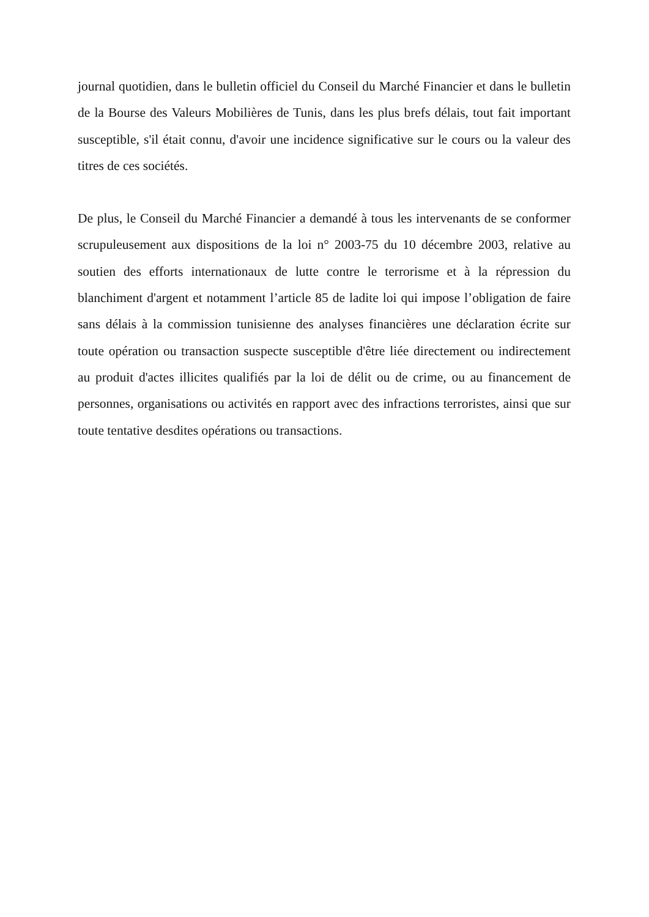journal quotidien, dans le bulletin officiel du Conseil du Marché Financier et dans le bulletin de la Bourse des Valeurs Mobilières de Tunis, dans les plus brefs délais, tout fait important susceptible, s'il était connu, d'avoir une incidence significative sur le cours ou la valeur des titres de ces sociétés.
De plus, le Conseil du Marché Financier a demandé à tous les intervenants de se conformer scrupuleusement aux dispositions de la loi n° 2003-75 du 10 décembre 2003, relative au soutien des efforts internationaux de lutte contre le terrorisme et à la répression du blanchiment d'argent et notamment l’article 85 de ladite loi qui impose l’obligation de faire sans délais à la commission tunisienne des analyses financières une déclaration écrite sur toute opération ou transaction suspecte susceptible d'être liée directement ou indirectement au produit d'actes illicites qualifiés par la loi de délit ou de crime, ou au financement de personnes, organisations ou activités en rapport avec des infractions terroristes, ainsi que sur toute tentative desdites opérations ou transactions.